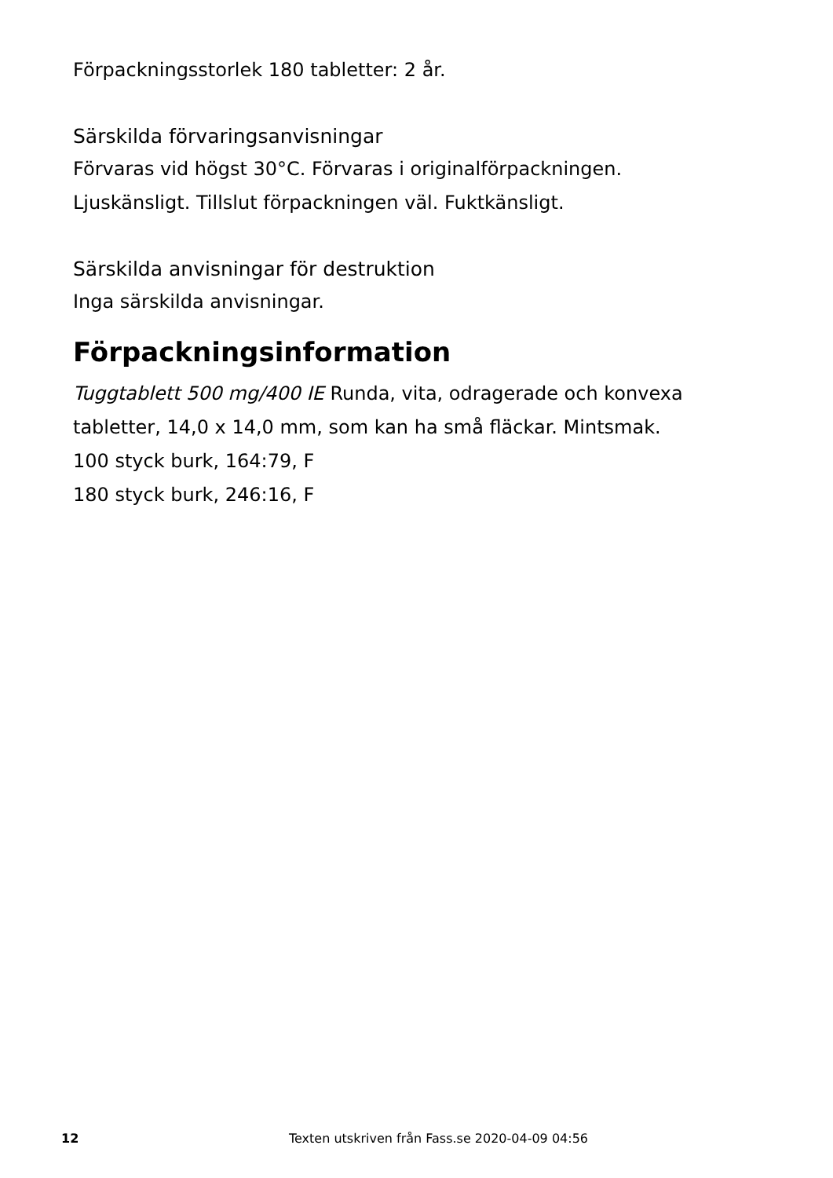Förpackningsstorlek 180 tabletter: 2 år.
Särskilda förvaringsanvisningar
Förvaras vid högst 30°C. Förvaras i originalförpackningen.
Ljuskänsligt. Tillslut förpackningen väl. Fuktkänsligt.
Särskilda anvisningar för destruktion
Inga särskilda anvisningar.
Förpackningsinformation
Tuggtablett 500 mg/400 IE Runda, vita, odragerade och konvexa tabletter, 14,0 x 14,0 mm, som kan ha små fläckar. Mintsmak.
100 styck burk, 164:79, F
180 styck burk, 246:16, F
12 Texten utskriven från Fass.se 2020-04-09 04:56